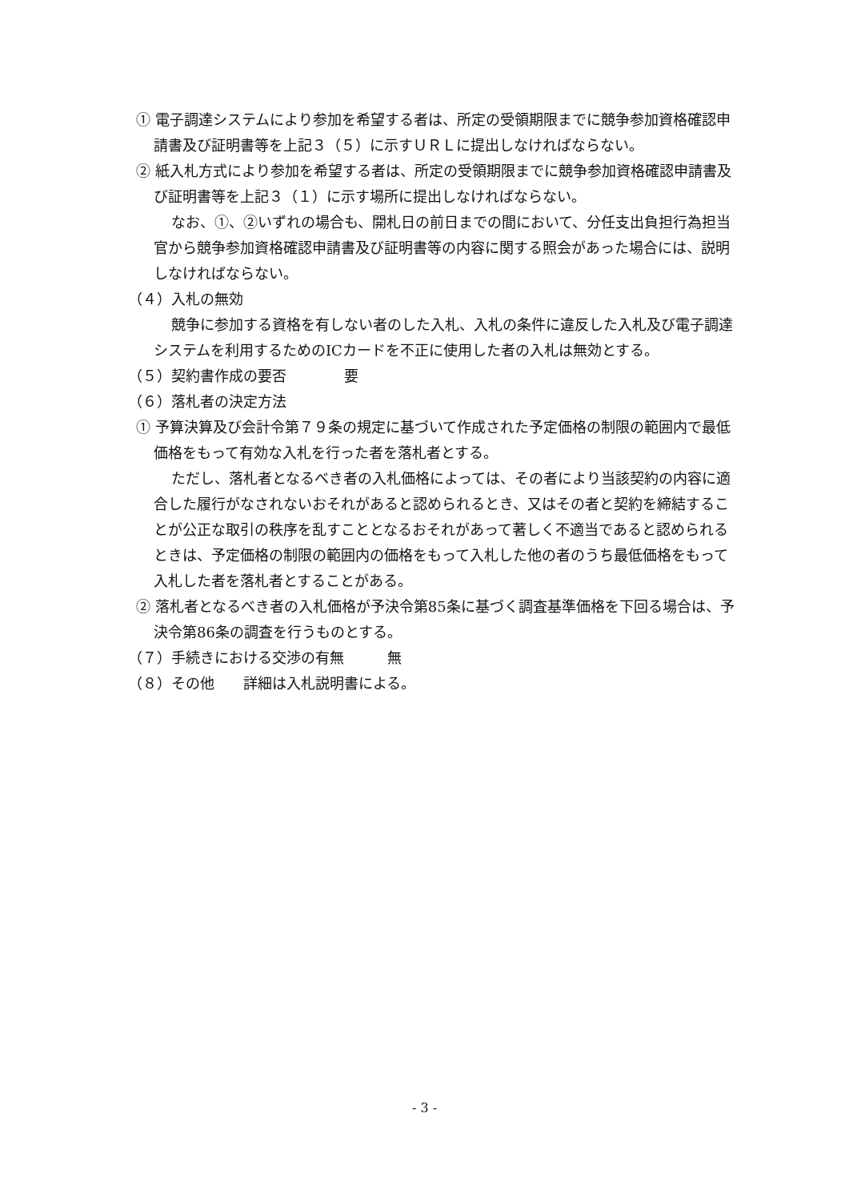① 電子調達システムにより参加を希望する者は、所定の受領期限までに競争参加資格確認申請書及び証明書等を上記３（５）に示すＵＲＬに提出しなければならない。
② 紙入札方式により参加を希望する者は、所定の受領期限までに競争参加資格確認申請書及び証明書等を上記３（１）に示す場所に提出しなければならない。
なお、①、②いずれの場合も、開札日の前日までの間において、分任支出負担行為担当官から競争参加資格確認申請書及び証明書等の内容に関する照会があった場合には、説明しなければならない。
（４）入札の無効
競争に参加する資格を有しない者のした入札、入札の条件に違反した入札及び電子調達システムを利用するためのICカードを不正に使用した者の入札は無効とする。
（５）契約書作成の要否　　　　要
（６）落札者の決定方法
① 予算決算及び会計令第７９条の規定に基づいて作成された予定価格の制限の範囲内で最低価格をもって有効な入札を行った者を落札者とする。
ただし、落札者となるべき者の入札価格によっては、その者により当該契約の内容に適合した履行がなされないおそれがあると認められるとき、又はその者と契約を締結することが公正な取引の秩序を乱すこととなるおそれがあって著しく不適当であると認められるときは、予定価格の制限の範囲内の価格をもって入札した他の者のうち最低価格をもって入札した者を落札者とすることがある。
② 落札者となるべき者の入札価格が予決令第85条に基づく調査基準価格を下回る場合は、予決令第86条の調査を行うものとする。
（７）手続きにおける交渉の有無　　　無
（８）その他　　詳細は入札説明書による。
- 3 -